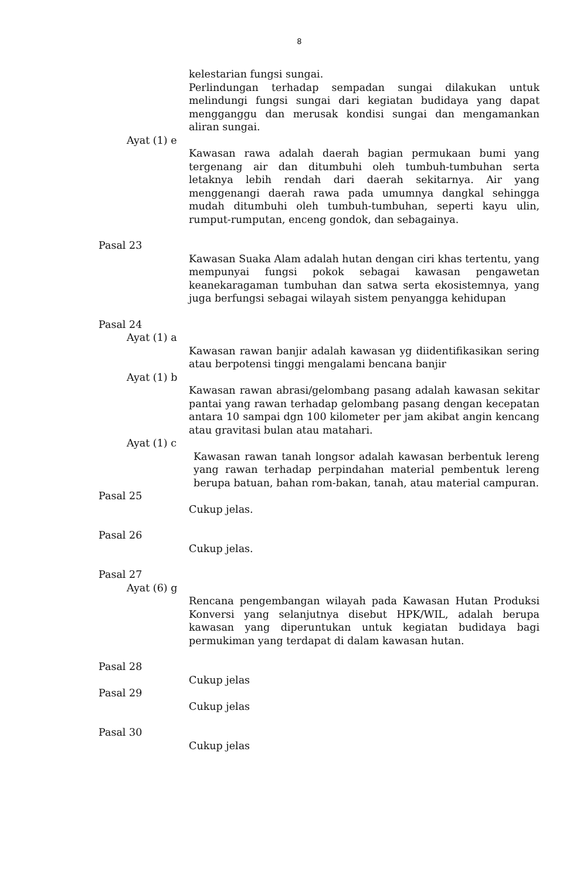8
kelestarian fungsi sungai.
Perlindungan terhadap sempadan sungai dilakukan untuk melindungi fungsi sungai dari kegiatan budidaya yang dapat mengganggu dan merusak kondisi sungai dan mengamankan aliran sungai.
Ayat (1) e
Kawasan rawa adalah daerah bagian permukaan bumi yang tergenang air dan ditumbuhi oleh tumbuh-tumbuhan serta letaknya lebih rendah dari daerah sekitarnya. Air yang menggenangi daerah rawa pada umumnya dangkal sehingga mudah ditumbuhi oleh tumbuh-tumbuhan, seperti kayu ulin, rumput-rumputan, enceng gondok, dan sebagainya.
Pasal 23
Kawasan Suaka Alam adalah hutan dengan ciri khas tertentu, yang mempunyai fungsi pokok sebagai kawasan pengawetan keanekaragaman tumbuhan dan satwa serta ekosistemnya, yang juga berfungsi sebagai wilayah sistem penyangga kehidupan
Pasal 24
Ayat (1) a
Kawasan rawan banjir adalah kawasan yg diidentifikasikan sering atau berpotensi tinggi mengalami bencana banjir
Ayat (1) b
Kawasan rawan abrasi/gelombang pasang adalah kawasan sekitar pantai yang rawan terhadap gelombang pasang dengan kecepatan antara 10 sampai dgn 100 kilometer per jam akibat angin kencang atau gravitasi bulan atau matahari.
Ayat (1) c
Kawasan rawan tanah longsor adalah kawasan berbentuk lereng yang rawan terhadap perpindahan material pembentuk lereng berupa batuan, bahan rom-bakan, tanah, atau material campuran.
Pasal 25
Cukup jelas.
Pasal 26
Cukup jelas.
Pasal 27
Ayat (6) g
Rencana pengembangan wilayah pada Kawasan Hutan Produksi Konversi yang selanjutnya disebut HPK/WIL, adalah berupa kawasan yang diperuntukan untuk kegiatan budidaya bagi permukiman yang terdapat di dalam kawasan hutan.
Pasal 28
Cukup jelas
Pasal 29
Cukup jelas
Pasal 30
Cukup jelas